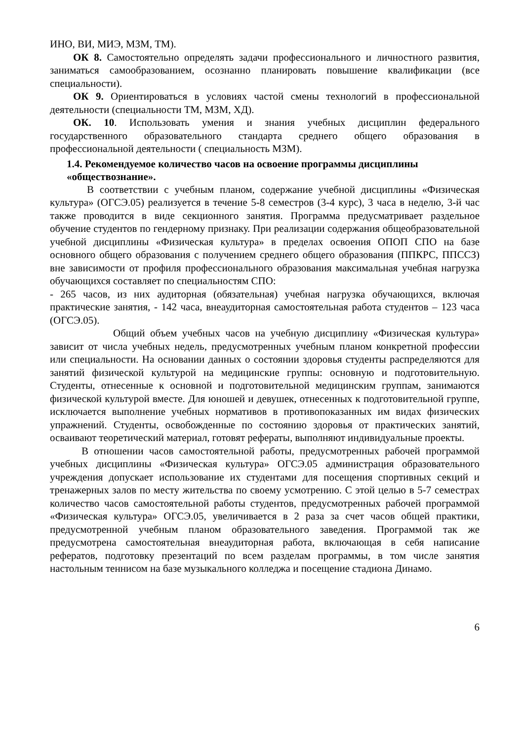ИНО, ВИ, МИЭ, МЗМ, ТМ).
ОК 8. Самостоятельно определять задачи профессионального и личностного развития, заниматься самообразованием, осознанно планировать повышение квалификации (все специальности).
ОК 9. Ориентироваться в условиях частой смены технологий в профессиональной деятельности (специальности ТМ, МЗМ, ХД).
ОК. 10. Использовать умения и знания учебных дисциплин федерального государственного образовательного стандарта среднего общего образования в профессиональной деятельности ( специальность МЗМ).
1.4. Рекомендуемое количество часов на освоение программы дисциплины «обществознание».
В соответствии с учебным планом, содержание учебной дисциплины «Физическая культура» (ОГСЭ.05) реализуется в течение 5-8 семестров (3-4 курс), 3 часа в неделю, 3-й час также проводится в виде секционного занятия. Программа предусматривает раздельное обучение студентов по гендерному признаку. При реализации содержания общеобразовательной учебной дисциплины «Физическая культура» в пределах освоения ОПОП СПО на базе основного общего образования с получением среднего общего образования (ППКРС, ППССЗ) вне зависимости от профиля профессионального образования максимальная учебная нагрузка обучающихся составляет по специальностям СПО:
- 265 часов, из них аудиторная (обязательная) учебная нагрузка обучающихся, включая практические занятия, - 142 часа, внеаудиторная самостоятельная работа студентов – 123 часа (ОГСЭ.05).
Общий объем учебных часов на учебную дисциплину «Физическая культура» зависит от числа учебных недель, предусмотренных учебным планом конкретной профессии или специальности. На основании данных о состоянии здоровья студенты распределяются для занятий физической культурой на медицинские группы: основную и подготовительную. Студенты, отнесенные к основной и подготовительной медицинским группам, занимаются физической культурой вместе. Для юношей и девушек, отнесенных к подготовительной группе, исключается выполнение учебных нормативов в противопоказанных им видах физических упражнений. Студенты, освобожденные по состоянию здоровья от практических занятий, осваивают теоретический материал, готовят рефераты, выполняют индивидуальные проекты.
В отношении часов самостоятельной работы, предусмотренных рабочей программой учебных дисциплины «Физическая культура» ОГСЭ.05 администрация образовательного учреждения допускает использование их студентами для посещения спортивных секций и тренажерных залов по месту жительства по своему усмотрению. С этой целью в 5-7 семестрах количество часов самостоятельной работы студентов, предусмотренных рабочей программой «Физическая культура» ОГСЭ.05, увеличивается в 2 раза за счет часов общей практики, предусмотренной учебным планом образовательного заведения. Программой так же предусмотрена самостоятельная внеаудиторная работа, включающая в себя написание рефератов, подготовку презентаций по всем разделам программы, в том числе занятия настольным теннисом на базе музыкального колледжа и посещение стадиона Динамо.
6